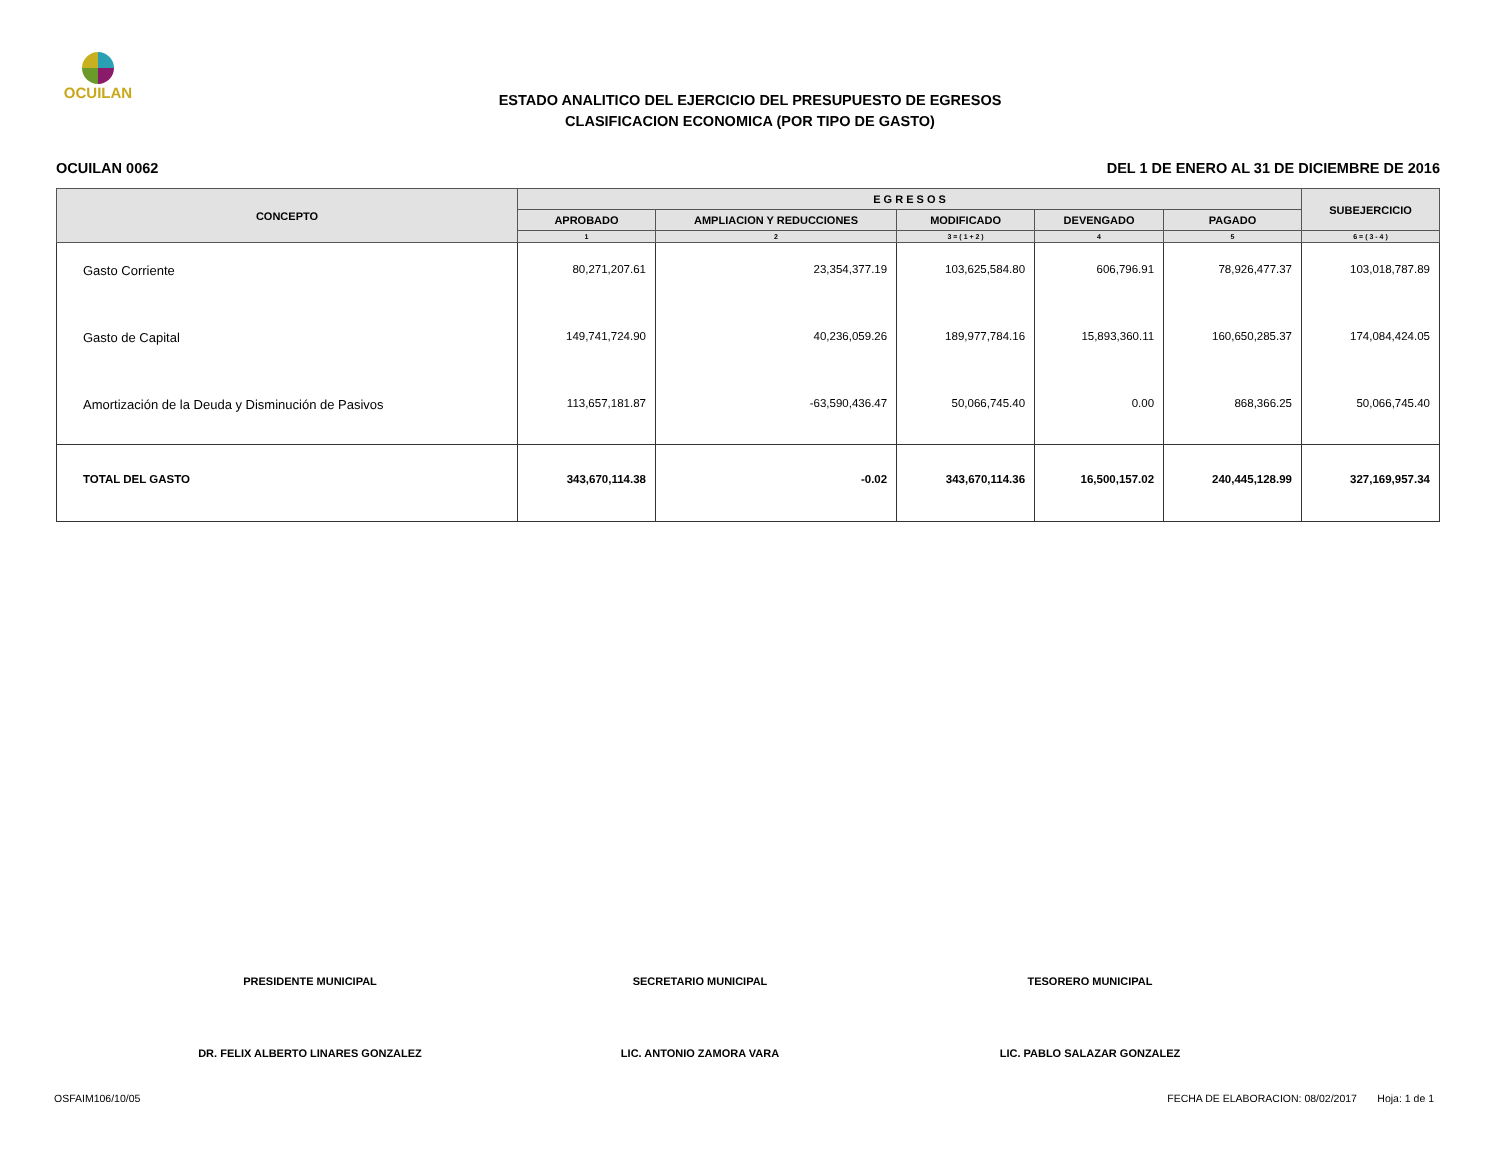OCUILAN
ESTADO ANALITICO DEL EJERCICIO DEL PRESUPUESTO DE EGRESOS
CLASIFICACION ECONOMICA (POR TIPO DE GASTO)
OCUILAN 0062 DEL 1 DE ENERO AL 31 DE DICIEMBRE DE 2016
| CONCEPTO | E G R E S O S | | | | | SUBEJERCICIO |
| --- | --- | --- | --- | --- | --- | --- |
| | APROBADO | AMPLIACION Y REDUCCIONES | MODIFICADO | DEVENGADO | PAGADO | |
| | 1 | 2 | 3 = ( 1 + 2 ) | 4 | 5 | 6 = ( 3 - 4 ) |
| Gasto Corriente | 80,271,207.61 | 23,354,377.19 | 103,625,584.80 | 606,796.91 | 78,926,477.37 | 103,018,787.89 |
| Gasto de Capital | 149,741,724.90 | 40,236,059.26 | 189,977,784.16 | 15,893,360.11 | 160,650,285.37 | 174,084,424.05 |
| Amortización de la Deuda y Disminución de Pasivos | 113,657,181.87 | -63,590,436.47 | 50,066,745.40 | 0.00 | 868,366.25 | 50,066,745.40 |
| TOTAL DEL GASTO | 343,670,114.38 | -0.02 | 343,670,114.36 | 16,500,157.02 | 240,445,128.99 | 327,169,957.34 |
PRESIDENTE MUNICIPAL
DR. FELIX ALBERTO LINARES GONZALEZ
SECRETARIO MUNICIPAL
LIC. ANTONIO ZAMORA VARA
TESORERO MUNICIPAL
LIC. PABLO SALAZAR GONZALEZ
OSFAIM106/10/05 FECHA DE ELABORACION: 08/02/2017 Hoja: 1 de 1